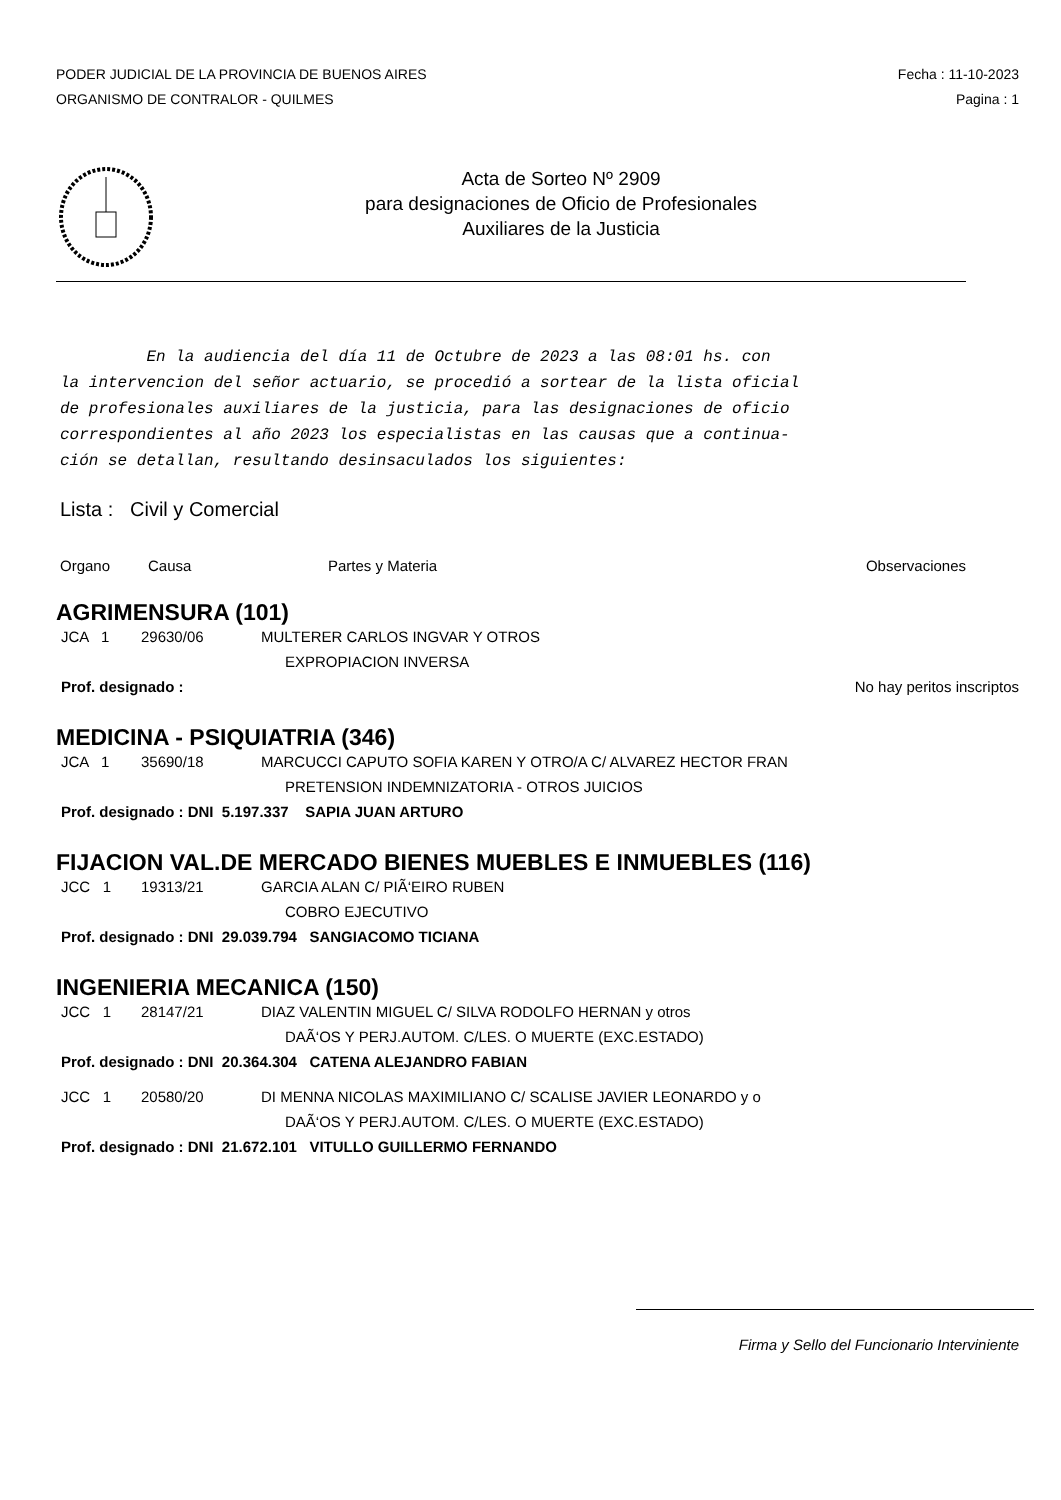PODER JUDICIAL DE LA PROVINCIA DE BUENOS AIRES
ORGANISMO DE CONTRALOR - QUILMES
Fecha : 11-10-2023
Pagina : 1
Acta de Sorteo Nº 2909
para designaciones de Oficio de Profesionales
Auxiliares de la Justicia
En la audiencia del día 11 de Octubre de 2023 a las 08:01 hs. con
la intervencion del señor actuario, se procedió a sortear de la lista oficial
de profesionales auxiliares de la justicia, para las designaciones de oficio
correspondientes al año 2023 los especialistas en las causas que a continua-
ción se detallan, resultando desinsaculados los siguientes:
Lista : Civil y Comercial
Organo Causa Partes y Materia Observaciones
AGRIMENSURA (101)
JCA 1 29630/06 MULTERER CARLOS INGVAR Y OTROS
EXPROPIACION INVERSA
Prof. designado : No hay peritos inscriptos
MEDICINA - PSIQUIATRIA (346)
JCA 1 35690/18 MARCUCCI CAPUTO SOFIA KAREN Y OTRO/A C/ ALVAREZ HECTOR FRAN
PRETENSION INDEMNIZATORIA - OTROS JUICIOS
Prof. designado : DNI 5.197.337 SAPIA JUAN ARTURO
FIJACION VAL.DE MERCADO BIENES MUEBLES E INMUEBLES (116)
JCC 1 19313/21 GARCIA ALAN C/ PIÃ‘EIRO RUBEN
COBRO EJECUTIVO
Prof. designado : DNI 29.039.794 SANGIACOMO TICIANA
INGENIERIA MECANICA (150)
JCC 1 28147/21 DIAZ VALENTIN MIGUEL C/ SILVA RODOLFO HERNAN y otros
DAÃ‘OS Y PERJ.AUTOM. C/LES. O MUERTE (EXC.ESTADO)
Prof. designado : DNI 20.364.304 CATENA ALEJANDRO FABIAN
JCC 1 20580/20 DI MENNA NICOLAS MAXIMILIANO C/ SCALISE JAVIER LEONARDO y o
DAÃ‘OS Y PERJ.AUTOM. C/LES. O MUERTE (EXC.ESTADO)
Prof. designado : DNI 21.672.101 VITULLO GUILLERMO FERNANDO
Firma y Sello del Funcionario Interviniente